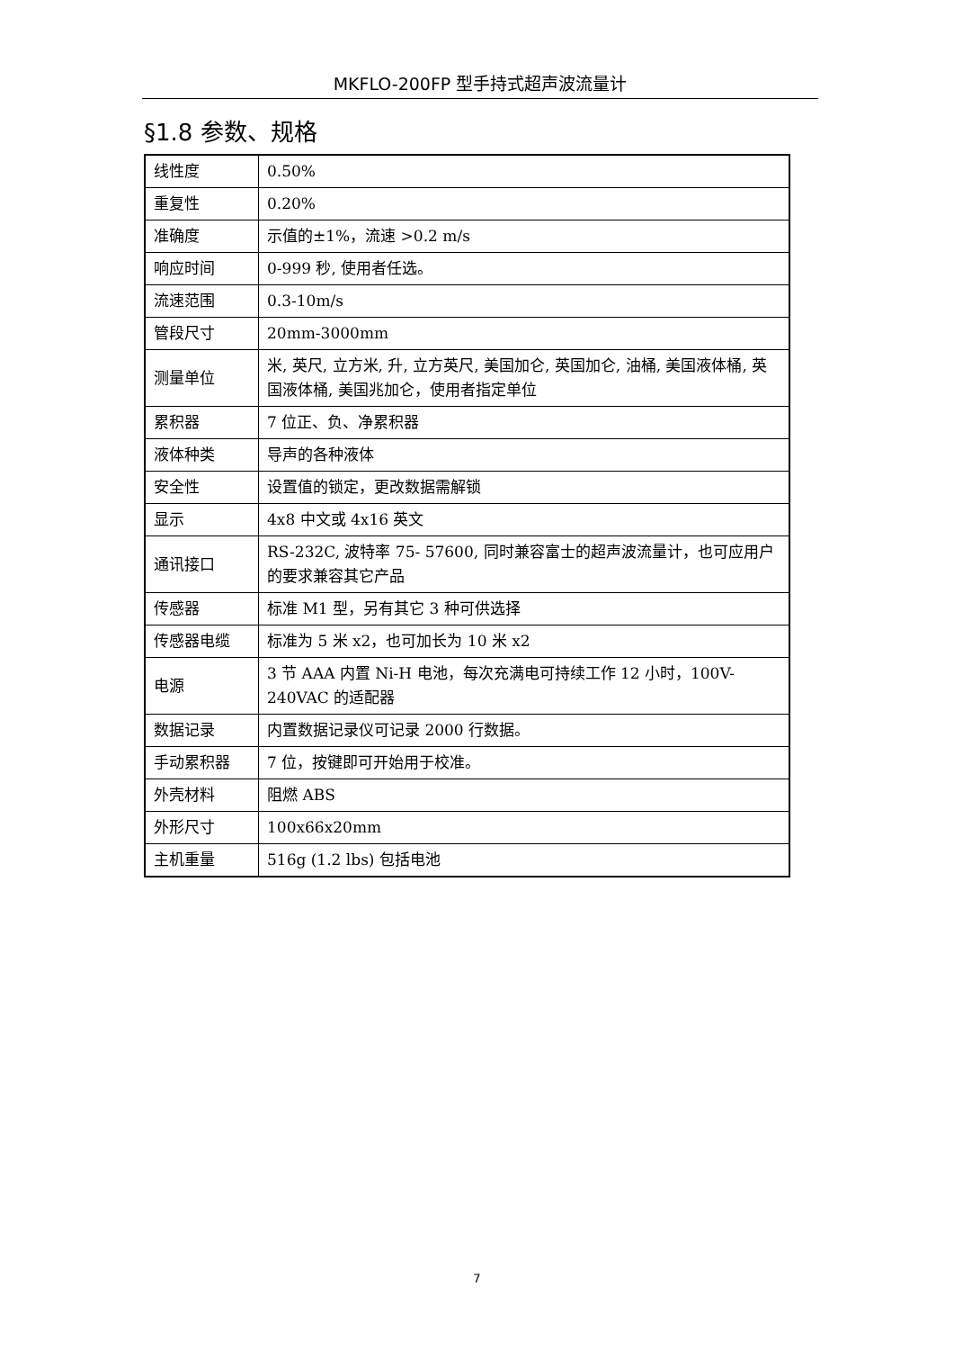MKFLO-200FP 型手持式超声波流量计
§1.8 参数、规格
| 线性度 | 0.50% |
| 重复性 | 0.20% |
| 准确度 | 示值的±1%，流速 >0.2 m/s |
| 响应时间 | 0-999 秒, 使用者任选。 |
| 流速范围 | 0.3-10m/s |
| 管段尺寸 | 20mm-3000mm |
| 测量单位 | 米, 英尺, 立方米, 升, 立方英尺, 美国加仑, 英国加仑, 油桶, 美国液体桶, 英国液体桶, 美国兆加仑，使用者指定单位 |
| 累积器 | 7 位正、负、净累积器 |
| 液体种类 | 导声的各种液体 |
| 安全性 | 设置值的锁定，更改数据需解锁 |
| 显示 | 4x8 中文或 4x16 英文 |
| 通讯接口 | RS-232C, 波特率 75- 57600, 同时兼容富士的超声波流量计，也可应用户的要求兼容其它产品 |
| 传感器 | 标准 M1 型，另有其它 3 种可供选择 |
| 传感器电缆 | 标准为 5 米 x2，也可加长为 10 米 x2 |
| 电源 | 3 节 AAA 内置 Ni-H 电池，每次充满电可持续工作 12 小时，100V-240VAC 的适配器 |
| 数据记录 | 内置数据记录仪可记录 2000 行数据。 |
| 手动累积器 | 7 位，按键即可开始用于校准。 |
| 外壳材料 | 阻燃 ABS |
| 外形尺寸 | 100x66x20mm |
| 主机重量 | 516g (1.2 lbs) 包括电池 |
7